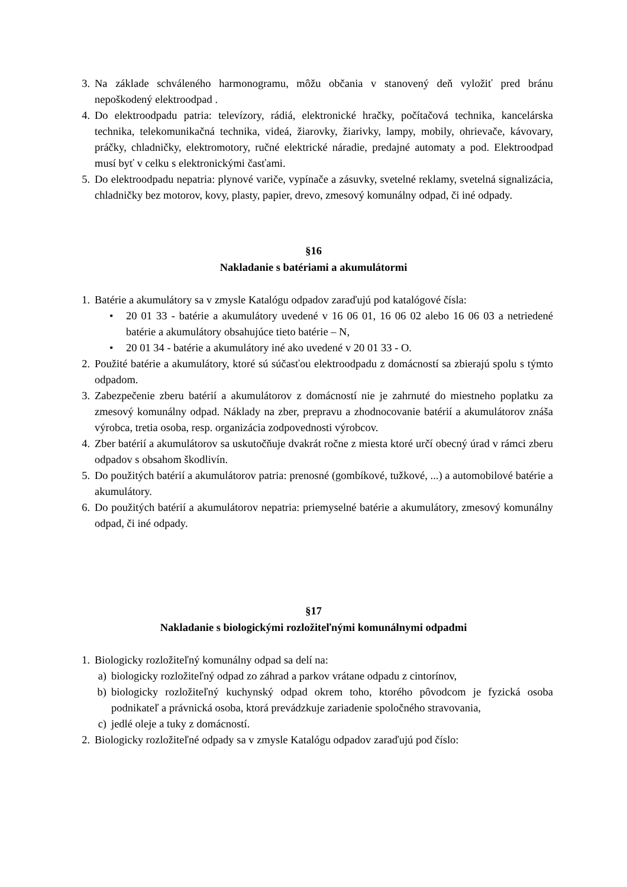3. Na základe schváleného harmonogramu, môžu občania v stanovený deň vyložiť pred bránu nepoškodený elektroodpad .
4. Do elektroodpadu patria: televízory, rádiá, elektronické hračky, počítačová technika, kancelárska technika, telekomunikačná technika, videá, žiarovky, žiarivky, lampy, mobily, ohrievače, kávovary, práčky, chladničky, elektromotory, ručné elektrické náradie, predajné automaty a pod. Elektroodpad musí byť v celku s elektronickými časťami.
5. Do elektroodpadu nepatria: plynové variče, vypínače a zásuvky, svetelné reklamy, svetelná signalizácia, chladničky bez motorov, kovy, plasty, papier, drevo, zmesový komunálny odpad, či iné odpady.
§16
Nakladanie s batériami a akumulátormi
1. Batérie a akumulátory sa v zmysle Katalógu odpadov zaraďujú pod katalógové čísla:
• 20 01 33 - batérie a akumulátory uvedené v 16 06 01, 16 06 02 alebo 16 06 03 a netriedené batérie a akumulátory obsahujúce tieto batérie – N,
• 20 01 34 - batérie a akumulátory iné ako uvedené v 20 01 33 - O.
2. Použité batérie a akumulátory, ktoré sú súčasťou elektroodpadu z domácností sa zbierajú spolu s týmto odpadom.
3. Zabezpečenie zberu batérií a akumulátorov z domácností nie je zahrnuté do miestneho poplatku za zmesový komunálny odpad. Náklady na zber, prepravu a zhodnocovanie batérií a akumulátorov znáša výrobca, tretia osoba, resp. organizácia zodpovednosti výrobcov.
4. Zber batérií a akumulátorov sa uskutočňuje dvakrát ročne z miesta ktoré určí obecný úrad v rámci zberu odpadov s obsahom škodlivín.
5. Do použitých batérií a akumulátorov patria: prenosné (gombíkové, tužkové, ...) a automobilové batérie a akumulátory.
6. Do použitých batérií a akumulátorov nepatria: priemyselné batérie a akumulátory, zmesový komunálny odpad, či iné odpady.
§17
Nakladanie s biologickými rozložiteľnými komunálnymi odpadmi
1. Biologicky rozložiteľný komunálny odpad sa delí na:
a) biologicky rozložiteľný odpad zo záhrad a parkov vrátane odpadu z cintorínov,
b) biologicky rozložiteľný kuchynský odpad okrem toho, ktorého pôvodcom je fyzická osoba podnikateľ a právnická osoba, ktorá prevádzkuje zariadenie spoločného stravovania,
c) jedlé oleje a tuky z domácností.
2. Biologicky rozložiteľné odpady sa v zmysle Katalógu odpadov zaraďujú pod číslo: